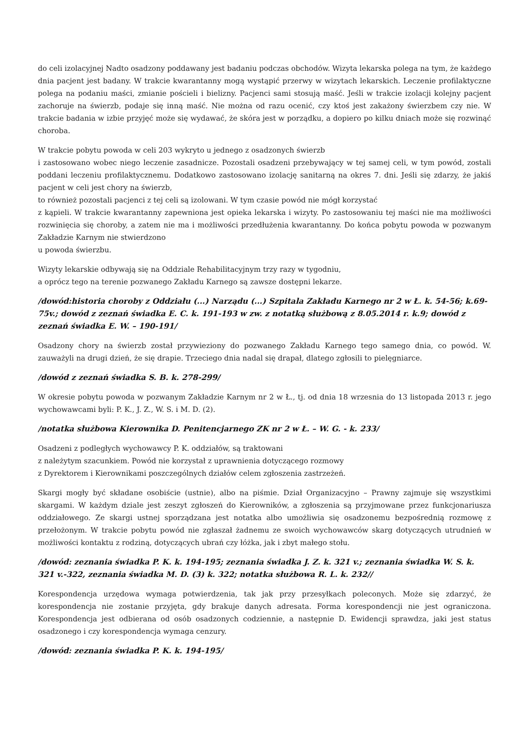do celi izolacyjnej Nadto osadzony poddawany jest badaniu podczas obchodów. Wizyta lekarska polega na tym, że każdego dnia pacjent jest badany. W trakcie kwarantanny mogą wystąpić przerwy w wizytach lekarskich. Leczenie profilaktyczne polega na podaniu maści, zmianie pościeli i bielizny. Pacjenci sami stosują maść. Jeśli w trakcie izolacji kolejny pacjent zachoruje na świerzb, podaje się inną maść. Nie można od razu ocenić, czy ktoś jest zakażony świerzbem czy nie. W trakcie badania w izbie przyjęć może się wydawać, że skóra jest w porządku, a dopiero po kilku dniach może się rozwinąć choroba.
W trakcie pobytu powoda w celi 203 wykryto u jednego z osadzonych świerzb
i zastosowano wobec niego leczenie zasadnicze. Pozostali osadzeni przebywający w tej samej celi, w tym powód, zostali poddani leczeniu profilaktycznemu. Dodatkowo zastosowano izolację sanitarną na okres 7. dni. Jeśli się zdarzy, że jakiś pacjent w celi jest chory na świerzb,
to również pozostali pacjenci z tej celi są izolowani. W tym czasie powód nie mógł korzystać
z kąpieli. W trakcie kwarantanny zapewniona jest opieka lekarska i wizyty. Po zastosowaniu tej maści nie ma możliwości rozwinięcia się choroby, a zatem nie ma i możliwości przedłużenia kwarantanny. Do końca pobytu powoda w pozwanym Zakładzie Karnym nie stwierdzono
u powoda świerzbu.
Wizyty lekarskie odbywają się na Oddziale Rehabilitacyjnym trzy razy w tygodniu,
a oprócz tego na terenie pozwanego Zakładu Karnego są zawsze dostępni lekarze.
/dowód:historia choroby z Oddziału (...) Narządu (...) Szpitala Zakładu Karnego nr 2 w Ł. k. 54-56; k.69-75v.; dowód z zeznań świadka E. C. k. 191-193 w zw. z notatką służbową z 8.05.2014 r. k.9; dowód z zeznań świadka E. W. – 190-191/
Osadzony chory na świerzb został przywieziony do pozwanego Zakładu Karnego tego samego dnia, co powód. W. zauważyli na drugi dzień, że się drapie. Trzeciego dnia nadal się drapał, dlatego zgłosili to pielęgniarce.
/dowód z zeznań świadka S. B. k. 278-299/
W okresie pobytu powoda w pozwanym Zakładzie Karnym nr 2 w Ł., tj. od dnia 18 wrzesnia do 13 listopada 2013 r. jego wychowawcami byli: P. K., J. Z., W. S. i M. D. (2).
/notatka służbowa Kierownika D. Penitencjarnego ZK nr 2 w Ł. – W. G. - k. 233/
Osadzeni z podległych wychowawcy P. K. oddziałów, są traktowani
z należytym szacunkiem. Powód nie korzystał z uprawnienia dotyczącego rozmowy
z Dyrektorem i Kierownikami poszczególnych działów celem zgłoszenia zastrzeżeń.
Skargi mogły być składane osobiście (ustnie), albo na piśmie. Dział Organizacyjno – Prawny zajmuje się wszystkimi skargami. W każdym dziale jest zeszyt zgłoszeń do Kierowników, a zgłoszenia są przyjmowane przez funkcjonariusza oddziałowego. Ze skargi ustnej sporządzana jest notatka albo umożliwia się osadzonemu bezpośrednią rozmowę z przełożonym. W trakcie pobytu powód nie zgłaszał żadnemu ze swoich wychowawców skarg dotyczących utrudnień w możliwości kontaktu z rodziną, dotyczących ubrań czy łóżka, jak i zbyt małego stołu.
/dowód: zeznania świadka P. K. k. 194-195; zeznania świadka J. Z. k. 321 v.; zeznania świadka W. S. k. 321 v.-322, zeznania świadka M. D. (3) k. 322; notatka służbowa R. L. k. 232//
Korespondencja urzędowa wymaga potwierdzenia, tak jak przy przesyłkach poleconych. Może się zdarzyć, że korespondencja nie zostanie przyjęta, gdy brakuje danych adresata. Forma korespondencji nie jest ograniczona. Korespondencja jest odbierana od osób osadzonych codziennie, a następnie D. Ewidencji sprawdza, jaki jest status osadzonego i czy korespondencja wymaga cenzury.
/dowód: zeznania świadka P. K. k. 194-195/